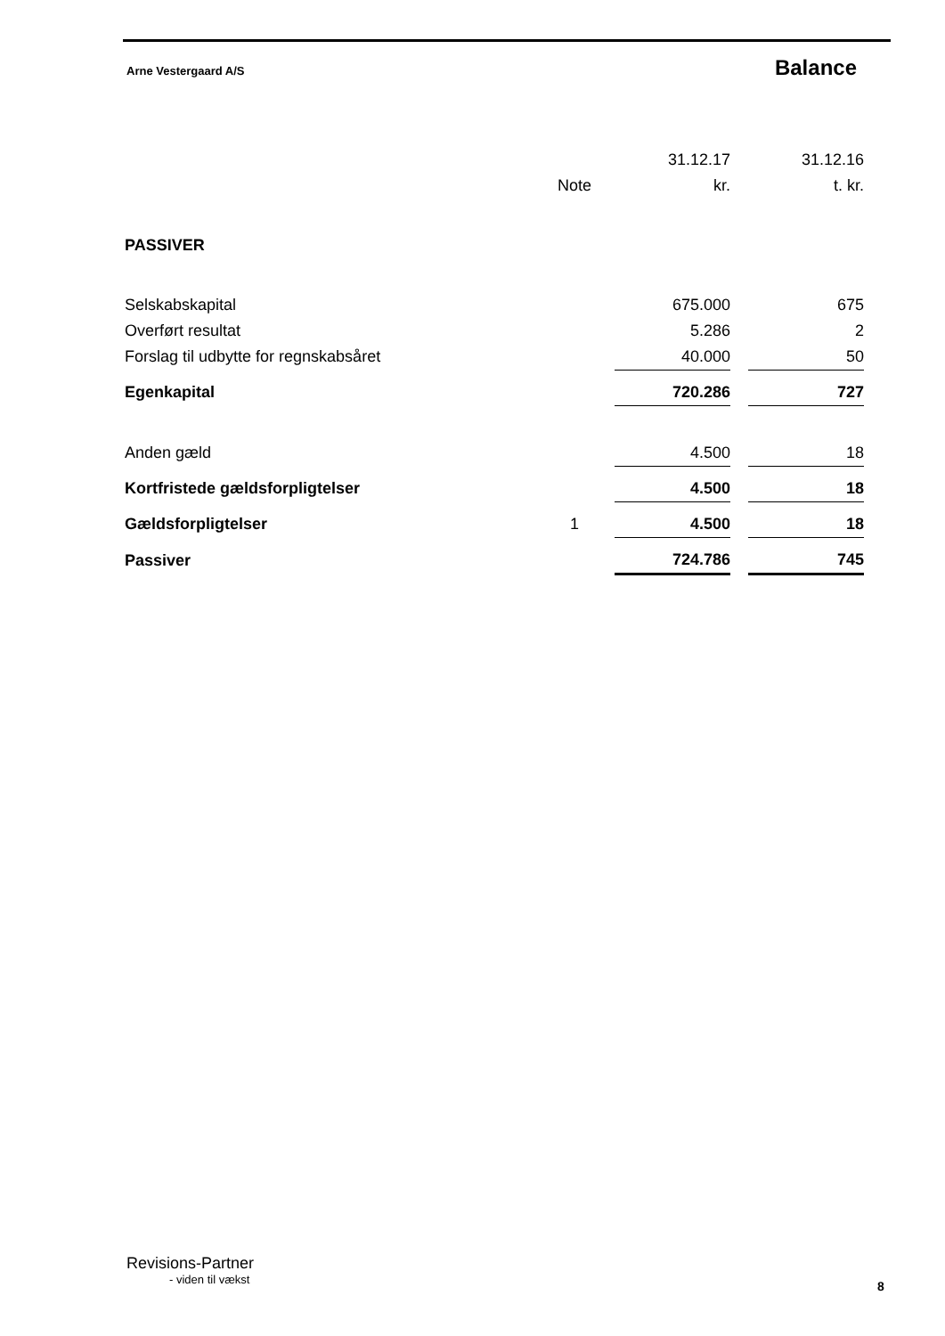Arne Vestergaard A/S Balance
| | | 31.12.17 | | 31.12.16 |
| --- | --- | --- | --- | --- |
| | Note | kr. | | t. kr. |
| PASSIVER | | | | |
| Selskabskapital | | 675.000 | | 675 |
| Overført resultat | | 5.286 | | 2 |
| Forslag til udbytte for regnskabsåret | | 40.000 | | 50 |
| Egenkapital | | 720.286 | | 727 |
| Anden gæld | | 4.500 | | 18 |
| Kortfristede gældsforpligtelser | | 4.500 | | 18 |
| Gældsforpligtelser | 1 | 4.500 | | 18 |
| Passiver | | 724.786 | | 745 |
Revisions-Partner
- viden til vækst
8